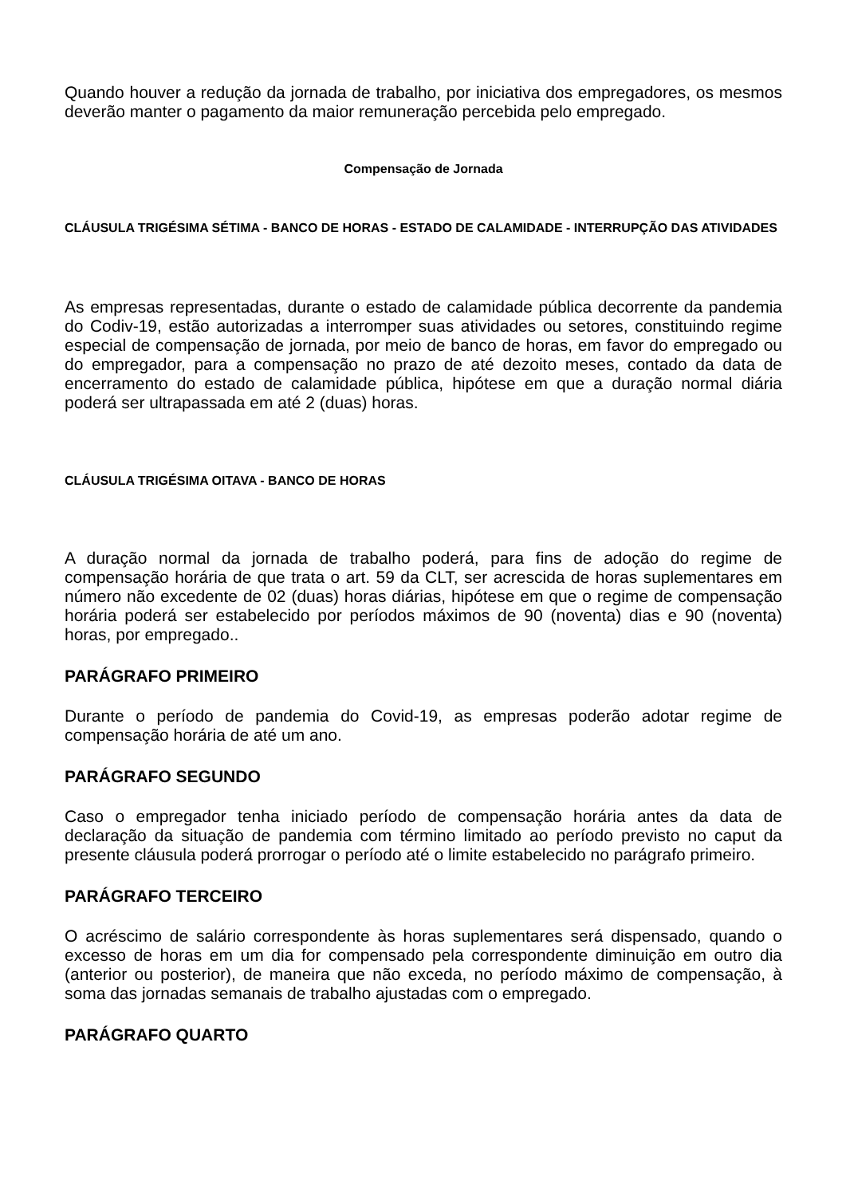Quando houver a redução da jornada de trabalho, por iniciativa dos empregadores, os mesmos deverão manter o pagamento da maior remuneração percebida pelo empregado.
Compensação de Jornada
CLÁUSULA TRIGÉSIMA SÉTIMA - BANCO DE HORAS - ESTADO DE CALAMIDADE - INTERRUPÇÃO DAS ATIVIDADES
As empresas representadas, durante o estado de calamidade pública decorrente da pandemia do Codiv-19, estão autorizadas a interromper suas atividades ou setores, constituindo regime especial de compensação de jornada, por meio de banco de horas, em favor do empregado ou do empregador, para a compensação no prazo de até dezoito meses, contado da data de encerramento do estado de calamidade pública, hipótese em que a duração normal diária poderá ser ultrapassada em até 2 (duas) horas.
CLÁUSULA TRIGÉSIMA OITAVA - BANCO DE HORAS
A duração normal da jornada de trabalho poderá, para fins de adoção do regime de compensação horária de que trata o art. 59 da CLT, ser acrescida de horas suplementares em número não excedente de 02 (duas) horas diárias, hipótese em que o regime de compensação horária poderá ser estabelecido por períodos máximos de 90 (noventa) dias e 90 (noventa) horas, por empregado..
PARÁGRAFO PRIMEIRO
Durante o período de pandemia do Covid-19, as empresas poderão adotar regime de compensação horária de até um ano.
PARÁGRAFO SEGUNDO
Caso o empregador tenha iniciado período de compensação horária antes da data de declaração da situação de pandemia com término limitado ao período previsto no caput da presente cláusula poderá prorrogar o período até o limite estabelecido no parágrafo primeiro.
PARÁGRAFO TERCEIRO
O acréscimo de salário correspondente às horas suplementares será dispensado, quando o excesso de horas em um dia for compensado pela correspondente diminuição em outro dia (anterior ou posterior), de maneira que não exceda, no período máximo de compensação, à soma das jornadas semanais de trabalho ajustadas com o empregado.
PARÁGRAFO QUARTO